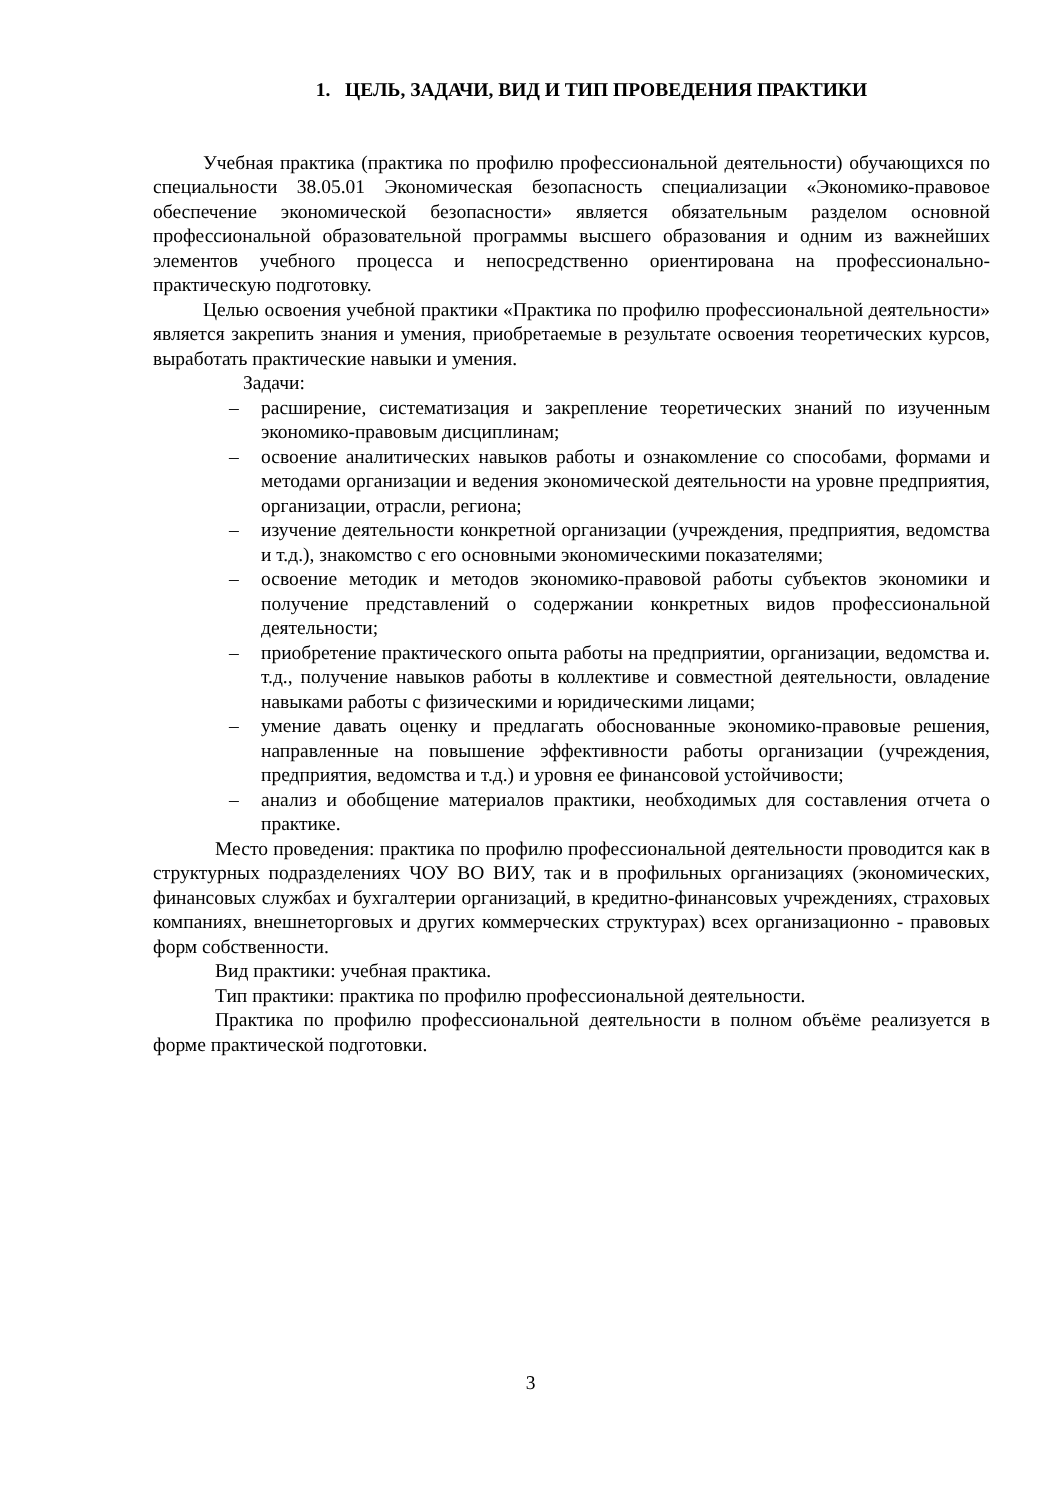1. ЦЕЛЬ, ЗАДАЧИ, ВИД И ТИП ПРОВЕДЕНИЯ ПРАКТИКИ
Учебная практика (практика по профилю профессиональной деятельности) обучающихся по специальности 38.05.01 Экономическая безопасность специализации «Экономико-правовое обеспечение экономической безопасности» является обязательным разделом основной профессиональной образовательной программы высшего образования и одним из важнейших элементов учебного процесса и непосредственно ориентирована на профессионально-практическую подготовку.
Целью освоения учебной практики «Практика по профилю профессиональной деятельности» является закрепить знания и умения, приобретаемые в результате освоения теоретических курсов, выработать практические навыки и умения.
Задачи:
– расширение, систематизация и закрепление теоретических знаний по изученным экономико-правовым дисциплинам;
– освоение аналитических навыков работы и ознакомление со способами, формами и методами организации и ведения экономической деятельности на уровне предприятия, организации, отрасли, региона;
– изучение деятельности конкретной организации (учреждения, предприятия, ведомства и т.д.), знакомство с его основными экономическими показателями;
– освоение методик и методов экономико-правовой работы субъектов экономики и получение представлений о содержании конкретных видов профессиональной деятельности;
– приобретение практического опыта работы на предприятии, организации, ведомства и. т.д., получение навыков работы в коллективе и совместной деятельности, овладение навыками работы с физическими и юридическими лицами;
– умение давать оценку и предлагать обоснованные экономико-правовые решения, направленные на повышение эффективности работы организации (учреждения, предприятия, ведомства и т.д.) и уровня ее финансовой устойчивости;
– анализ и обобщение материалов практики, необходимых для составления отчета о практике.
Место проведения: практика по профилю профессиональной деятельности проводится как в структурных подразделениях ЧОУ ВО ВИУ, так и в профильных организациях (экономических, финансовых службах и бухгалтерии организаций, в кредитно-финансовых учреждениях, страховых компаниях, внешнеторговых и других коммерческих структурах) всех организационно - правовых форм собственности.
Вид практики: учебная практика.
Тип практики: практика по профилю профессиональной деятельности.
Практика по профилю профессиональной деятельности в полном объёме реализуется в форме практической подготовки.
3